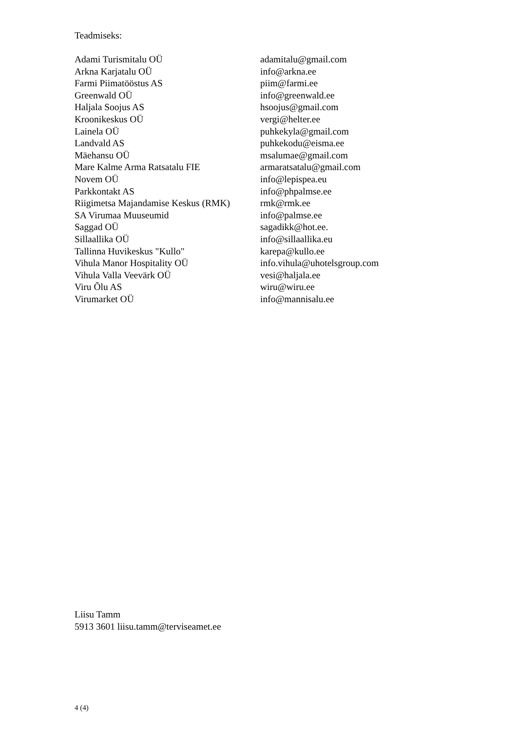Teadmiseks:
| Adami Turismitalu OÜ | adamitalu@gmail.com |
| Arkna Karjatalu OÜ | info@arkna.ee |
| Farmi Piimatööstus AS | piim@farmi.ee |
| Greenwald OÜ | info@greenwald.ee |
| Haljala Soojus AS | hsoojus@gmail.com |
| Kroonikeskus OÜ | vergi@helter.ee |
| Lainela OÜ | puhkekyla@gmail.com |
| Landvald AS | puhkekodu@eisma.ee |
| Mäehansu OÜ | msalumae@gmail.com |
| Mare Kalme Arma Ratsatalu FIE | armaratsatalu@gmail.com |
| Novem OÜ | info@lepispea.eu |
| Parkkontakt AS | info@phpalmse.ee |
| Riigimetsa Majandamise Keskus (RMK) | rmk@rmk.ee |
| SA Virumaa Muuseumid | info@palmse.ee |
| Saggad OÜ | sagadikk@hot.ee. |
| Sillaallika OÜ | info@sillaallika.eu |
| Tallinna Huvikeskus "Kullo" | karepa@kullo.ee |
| Vihula Manor Hospitality OÜ | info.vihula@uhotelsgroup.com |
| Vihula Valla Veevärk OÜ | vesi@haljala.ee |
| Viru Õlu AS | wiru@wiru.ee |
| Virumarket OÜ | info@mannisalu.ee |
Liisu Tamm
5913 3601 liisu.tamm@terviseamet.ee
4 (4)